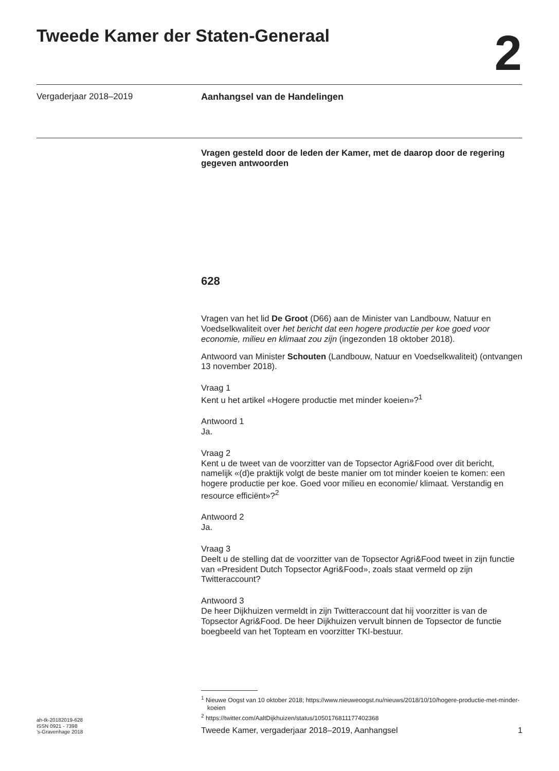Tweede Kamer der Staten-Generaal
2
Vergaderjaar 2018–2019 Aanhangsel van de Handelingen
Vragen gesteld door de leden der Kamer, met de daarop door de regering gegeven antwoorden
628
Vragen van het lid De Groot (D66) aan de Minister van Landbouw, Natuur en Voedselkwaliteit over het bericht dat een hogere productie per koe goed voor economie, milieu en klimaat zou zijn (ingezonden 18 oktober 2018).
Antwoord van Minister Schouten (Landbouw, Natuur en Voedselkwaliteit) (ontvangen 13 november 2018).
Vraag 1
Kent u het artikel «Hogere productie met minder koeien»?<sup>1</sup>
Antwoord 1
Ja.
Vraag 2
Kent u de tweet van de voorzitter van de Topsector Agri&Food over dit bericht, namelijk «(d)e praktijk volgt de beste manier om tot minder koeien te komen: een hogere productie per koe. Goed voor milieu en economie/ klimaat. Verstandig en resource efficiënt»?<sup>2</sup>
Antwoord 2
Ja.
Vraag 3
Deelt u de stelling dat de voorzitter van de Topsector Agri&Food tweet in zijn functie van «President Dutch Topsector Agri&Food», zoals staat vermeld op zijn Twitteraccount?
Antwoord 3
De heer Dijkhuizen vermeldt in zijn Twitteraccount dat hij voorzitter is van de Topsector Agri&Food. De heer Dijkhuizen vervult binnen de Topsector de functie boegbeeld van het Topteam en voorzitter TKI-bestuur.
<sup>1</sup> Nieuwe Oogst van 10 oktober 2018; https://www.nieuweoogst.nu/nieuws/2018/10/10/hogere-productie-met-minder-koeien
<sup>2</sup> https://twitter.com/AaltDijkhuizen/status/1050176811177402368
ah-tk-20182019-628
ISSN 0921 - 7398
’s-Gravenhage 2018
Tweede Kamer, vergaderjaar 2018–2019, Aanhangsel
1